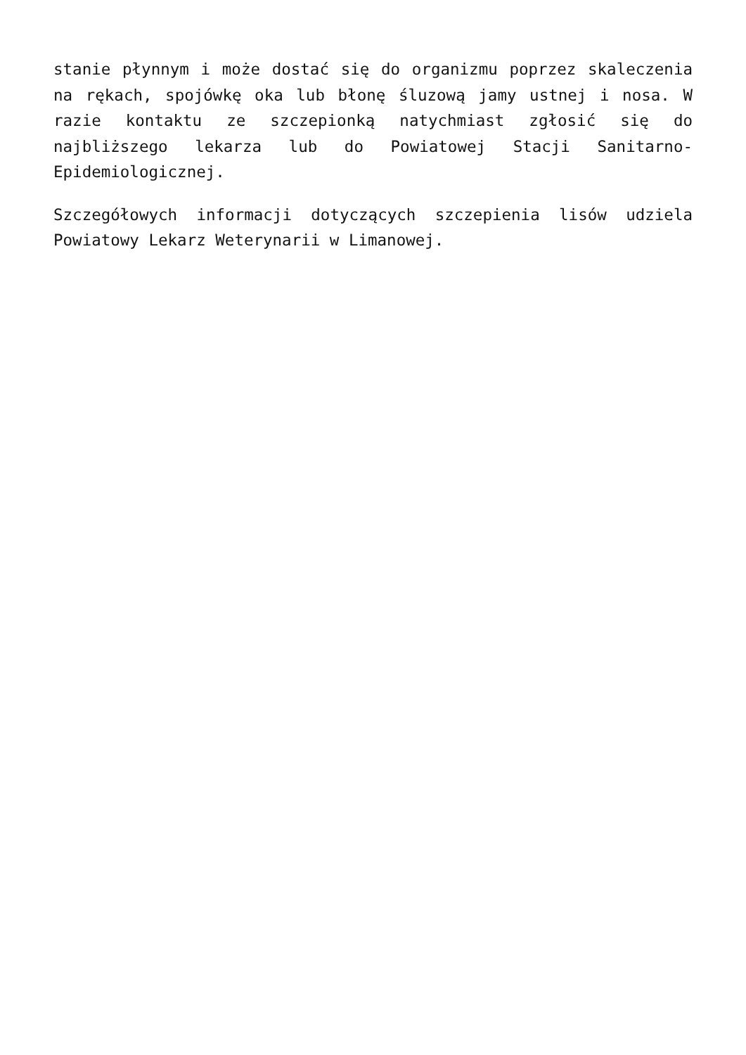stanie płynnym i może dostać się do organizmu poprzez skaleczenia na rękach, spojówkę oka lub błonę śluzową jamy ustnej i nosa. W razie kontaktu ze szczepionką natychmiast zgłosić się do najbliższego lekarza lub do Powiatowej Stacji Sanitarno-Epidemiologicznej.
Szczegółowych informacji dotyczących szczepienia lisów udziela Powiatowy Lekarz Weterynarii w Limanowej.